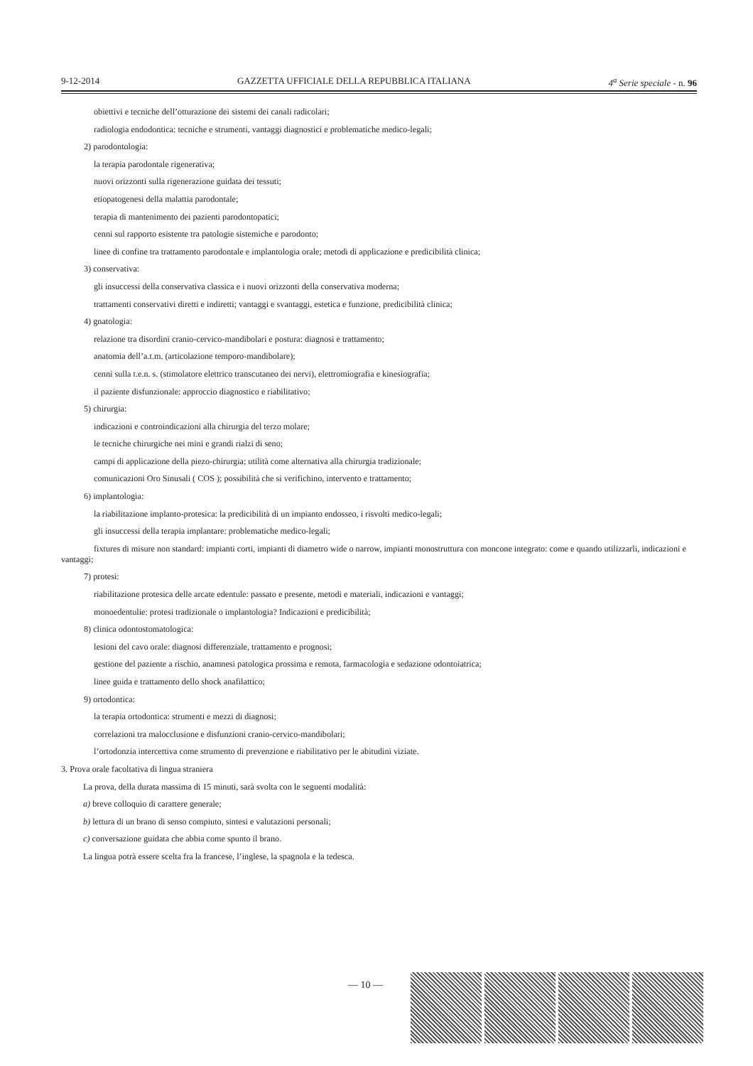9-12-2014 GAZZETTA UFFICIALE DELLA REPUBBLICA ITALIANA 4<sup>a</sup> Serie speciale - n. 96
obiettivi e tecniche dell’otturazione dei sistemi dei canali radicolari;
radiologia endodontica: tecniche e strumenti, vantaggi diagnostici e problematiche medico-legali;
2) parodontologia:
la terapia parodontale rigenerativa;
nuovi orizzonti sulla rigenerazione guidata dei tessuti;
etiopatogenesi della malattia parodontale;
terapia di mantenimento dei pazienti parodontopatici;
cenni sul rapporto esistente tra patologie sistemiche e parodonto;
linee di confine tra trattamento parodontale e implantologia orale; metodi di applicazione e predicibilità clinica;
3) conservativa:
gli insuccessi della conservativa classica e i nuovi orizzonti della conservativa moderna;
trattamenti conservativi diretti e indiretti; vantaggi e svantaggi, estetica e funzione, predicibilità clinica;
4) gnatologia:
relazione tra disordini cranio-cervico-mandibolari e postura: diagnosi e trattamento;
anatomia dell’a.t.m. (articolazione temporo-mandibolare);
cenni sulla t.e.n. s. (stimolatore elettrico transcutaneo dei nervi), elettromiografia e kinesiografia;
il paziente disfunzionale: approccio diagnostico e riabilitativo;
5) chirurgia:
indicazioni e controindicazioni alla chirurgia del terzo molare;
le tecniche chirurgiche nei mini e grandi rialzi di seno;
campi di applicazione della piezo-chirurgia; utilità come alternativa alla chirurgia tradizionale;
comunicazioni Oro Sinusali ( COS ); possibilità che si verifichino, intervento e trattamento;
6) implantologia:
la riabilitazione implanto-protesica: la predicibilità di un impianto endosseo, i risvolti medico-legali;
gli insuccessi della terapia implantare: problematiche medico-legali;
fixtures di misure non standard: impianti corti, impianti di diametro wide o narrow, impianti monostruttura con moncone integrato: come e quando utilizzarli, indicazioni e vantaggi;
7) protesi:
riabilitazione protesica delle arcate edentule: passato e presente, metodi e materiali, indicazioni e vantaggi;
monoedentulie: protesi tradizionale o implantologia? Indicazioni e predicibilità;
8) clinica odontostomatologica:
lesioni del cavo orale: diagnosi differenziale, trattamento e prognosi;
gestione del paziente a rischio, anamnesi patologica prossima e remota, farmacologia e sedazione odontoiatrica;
linee guida e trattamento dello shock anafilattico;
9) ortodontica:
la terapia ortodontica: strumenti e mezzi di diagnosi;
correlazioni tra malocclusione e disfunzioni cranio-cervico-mandibolari;
l’ortodonzia intercettiva come strumento di prevenzione e riabilitativo per le abitudini viziate.
3. Prova orale facoltativa di lingua straniera
La prova, della durata massima di 15 minuti, sarà svolta con le seguenti modalità:
a) breve colloquio di carattere generale;
b) lettura di un brano di senso compiuto, sintesi e valutazioni personali;
c) conversazione guidata che abbia come spunto il brano.
La lingua potrà essere scelta fra la francese, l’inglese, la spagnola e la tedesca.
— 10 —